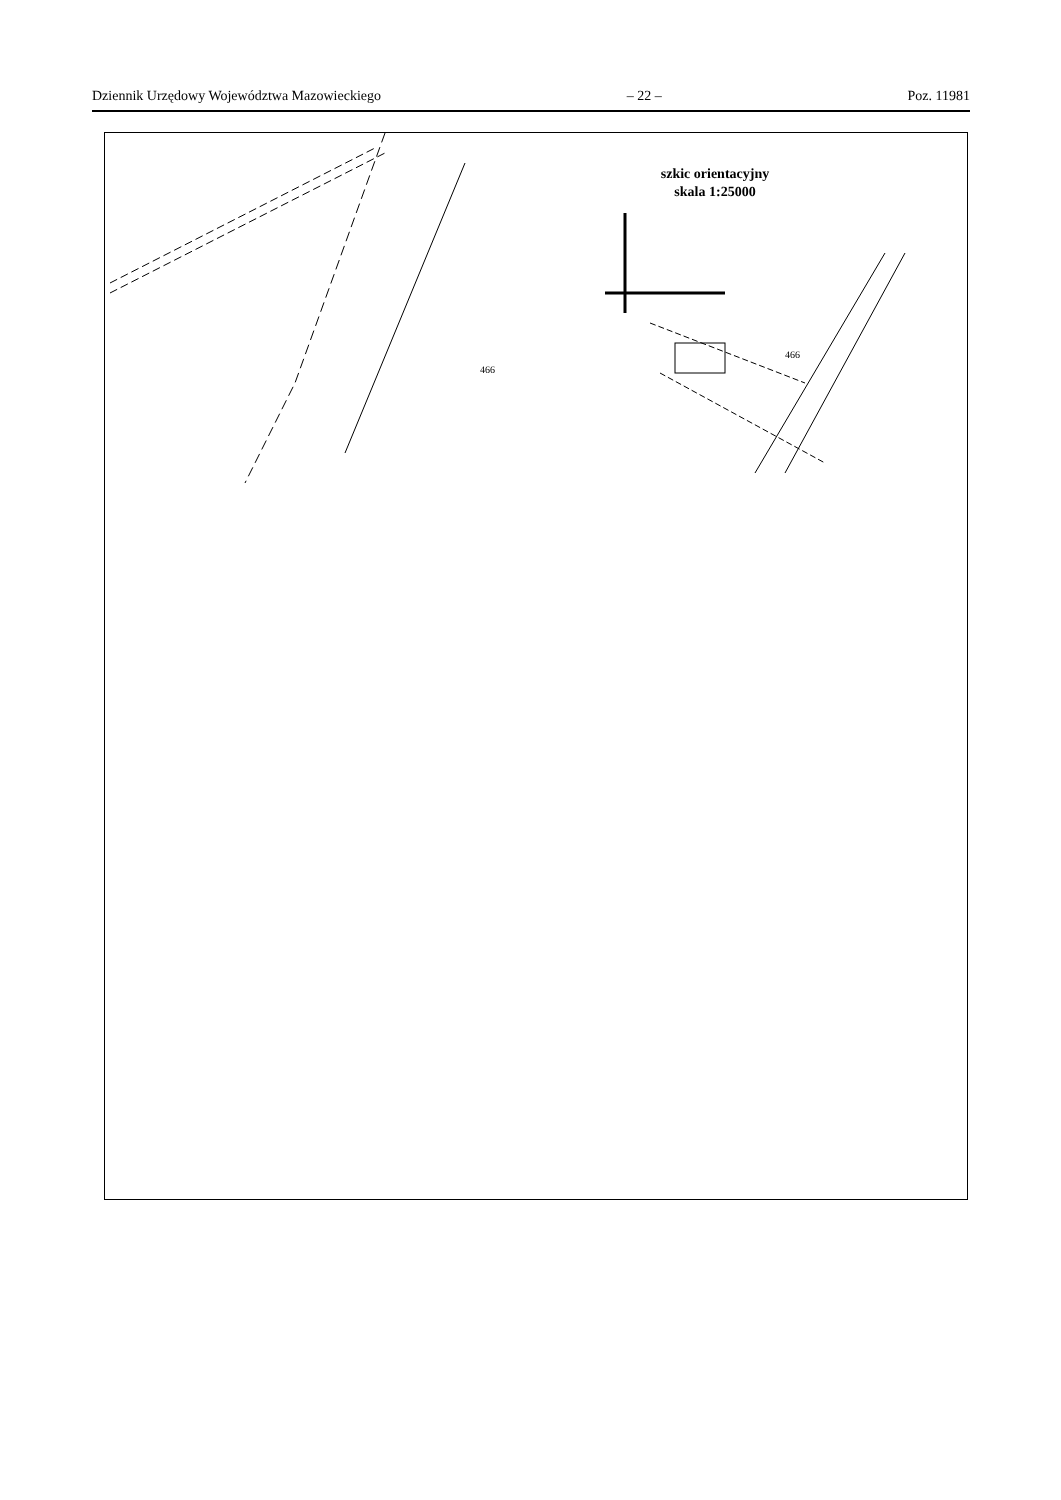Dziennik Urzędowy Województwa Mazowieckiego – 22 – Poz. 11981
466
466
szkic orientacyjny
skala 1:25000